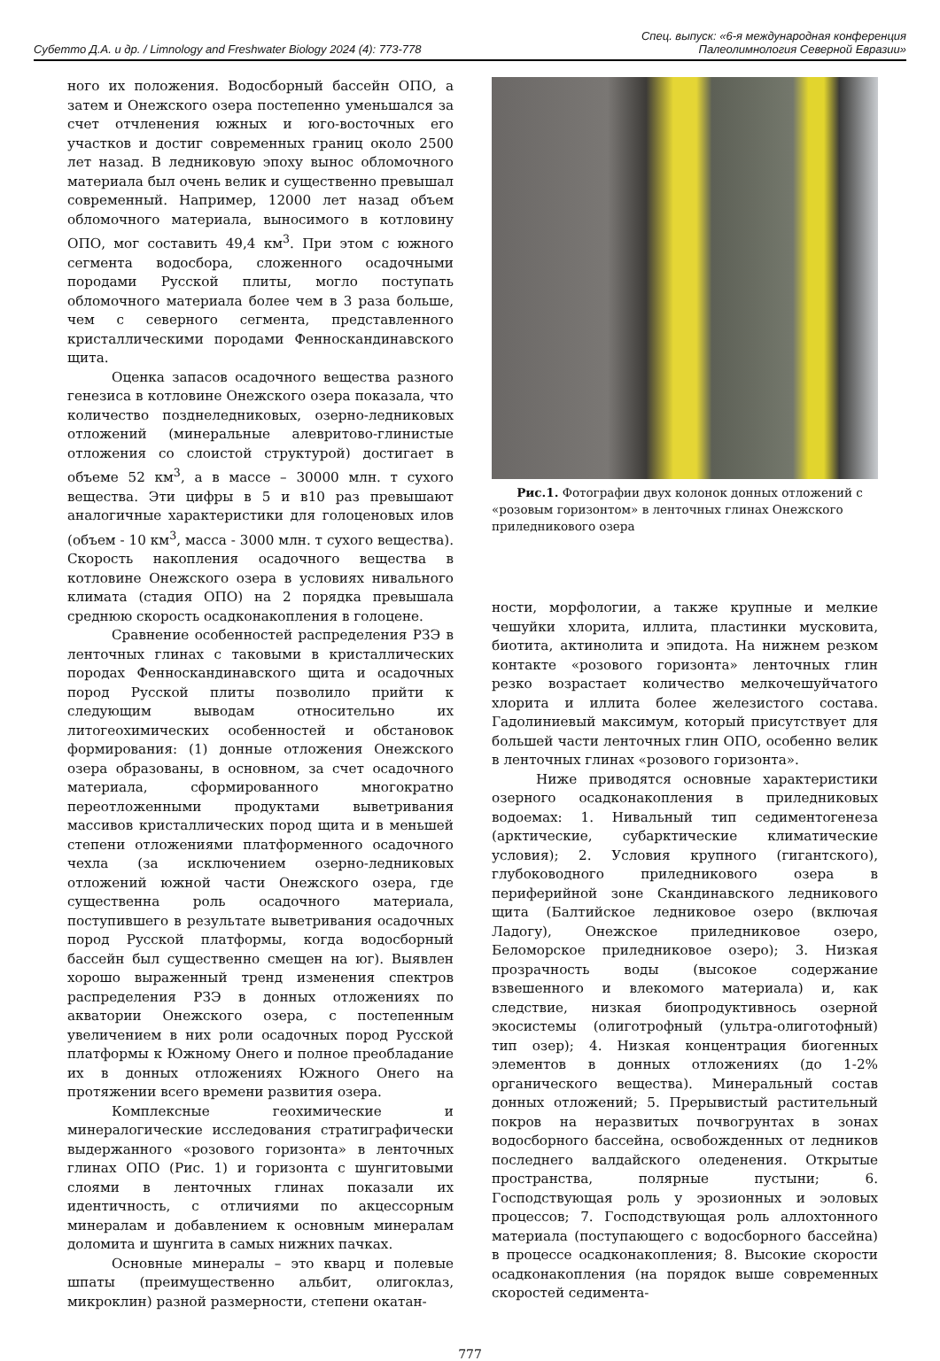Субетто Д.А. и др. / Limnology and Freshwater Biology 2024 (4): 773-778
Спец. выпуск: «6-я международная конференция
Палеолимнология Северной Евразии»
ного их положения. Водосборный бассейн ОПО, а затем и Онежского озера постепенно уменьшался за счет отчленения южных и юго-восточных его участков и достиг современных границ около 2500 лет назад. В ледниковую эпоху вынос обломочного материала был очень велик и существенно превышал современный. Например, 12000 лет назад объем обломочного материала, выносимого в котловину ОПО, мог составить 49,4 км<sup>3</sup>. При этом с южного сегмента водосбора, сложенного осадочными породами Русской плиты, могло поступать обломочного материала более чем в 3 раза больше, чем с северного сегмента, представленного кристаллическими породами Фенноскандинавского щита.
Оценка запасов осадочного вещества разного генезиса в котловине Онежского озера показала, что количество позднеледниковых, озерно-ледниковых отложений (минеральные алевритово-глинистые отложения со слоистой структурой) достигает в объеме 52 км<sup>3</sup>, а в массе – 30000 млн. т сухого вещества. Эти цифры в 5 и в10 раз превышают аналогичные характеристики для голоценовых илов (объем - 10 км<sup>3</sup>, масса - 3000 млн. т сухого вещества). Скорость накопления осадочного вещества в котловине Онежского озера в условиях нивального климата (стадия ОПО) на 2 порядка превышала среднюю скорость осадконакопления в голоцене.
Сравнение особенностей распределения РЗЭ в ленточных глинах с таковыми в кристаллических породах Фенноскандинавского щита и осадочных пород Русской плиты позволило прийти к следующим выводам относительно их литогеохимических особенностей и обстановок формирования: (1) донные отложения Онежского озера образованы, в основном, за счет осадочного материала, сформированного многократно переотложенными продуктами выветривания массивов кристаллических пород щита и в меньшей степени отложениями платформенного осадочного чехла (за исключением озерно-ледниковых отложений южной части Онежского озера, где существенна роль осадочного материала, поступившего в результате выветривания осадочных пород Русской платформы, когда водосборный бассейн был существенно смещен на юг). Выявлен хорошо выраженный тренд изменения спектров распределения РЗЭ в донных отложениях по акватории Онежского озера, с постепенным увеличением в них роли осадочных пород Русской платформы к Южному Онего и полное преобладание их в донных отложениях Южного Онего на протяжении всего времени развития озера.
Комплексные геохимические и минералогические исследования стратиграфически выдержанного «розового горизонта» в ленточных глинах ОПО (Рис. 1) и горизонта с шунгитовыми слоями в ленточных глинах показали их идентичность, с отличиями по акцессорным минералам и добавлением к основным минералам доломита и шунгита в самых нижних пачках.
Основные минералы – это кварц и полевые шпаты (преимущественно альбит, олигоклаз, микроклин) разной размерности, степени окатан-
Рис.1. Фотографии двух колонок донных отложений с «розовым горизонтом» в ленточных глинах Онежского приледникового озера
ности, морфологии, а также крупные и мелкие чешуйки хлорита, иллита, пластинки мусковита, биотита, актинолита и эпидота. На нижнем резком контакте «розового горизонта» ленточных глин резко возрастает количество мелкочешуйчатого хлорита и иллита более железистого состава. Гадолиниевый максимум, который присутствует для большей части ленточных глин ОПО, особенно велик в ленточных глинах «розового горизонта».
Ниже приводятся основные характеристики озерного осадконакопления в приледниковых водоемах: 1. Нивальный тип седиментогенеза (арктические, субарктические климатические условия); 2. Условия крупного (гигантского), глубоководного приледникового озера в периферийной зоне Скандинавского ледникового щита (Балтийское ледниковое озеро (включая Ладогу), Онежское приледниковое озеро, Беломорское приледниковое озеро); 3. Низкая прозрачность воды (высокое содержание взвешенного и влекомого материала) и, как следствие, низкая биопродуктивнось озерной экосистемы (олиготрофный (ультра-олиготофный) тип озер); 4. Низкая концентрация биогенных элементов в донных отложениях (до 1-2% органического вещества). Минеральный состав донных отложений; 5. Прерывистый растительный покров на неразвитых почвогрунтах в зонах водосборного бассейна, освобожденных от ледников последнего валдайского оледенения. Открытые пространства, полярные пустыни; 6. Господствующая роль у эрозионных и эоловых процессов; 7. Господствующая роль аллохтонного материала (поступающего с водосборного бассейна) в процессе осадконакопления; 8. Высокие скорости осадконакопления (на порядок выше современных скоростей седимента-
777